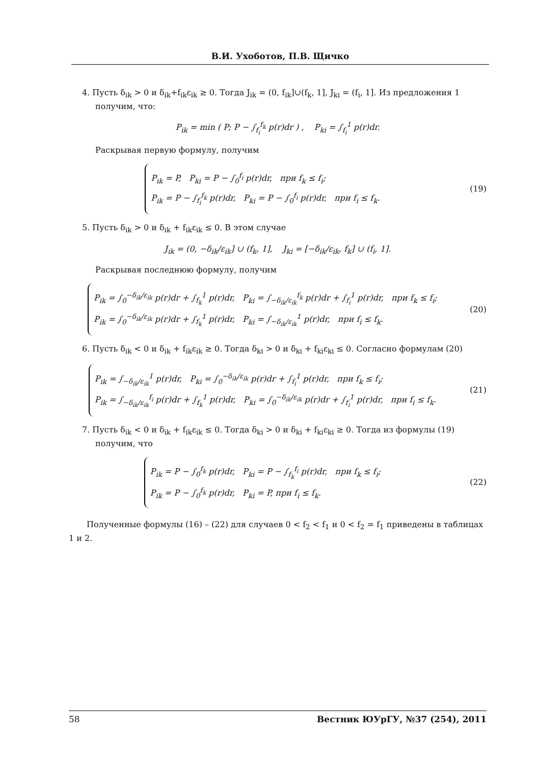В.И. Ухоботов, П.В. Щичко
4. Пусть δ<sub>ik</sub> > 0 и δ<sub>ik</sub>+f<sub>ik</sub>ε<sub>ik</sub> ≥ 0. Тогда J<sub>ik</sub> = (0, f<sub>ik</sub>]∪(f<sub>k</sub>, 1], J<sub>ki</sub> = (f<sub>i</sub>, 1]. Из предложения 1 получим, что:
P<sub>ik</sub> = min ( P; P − ∫<sub>f<sub>i</sub></sub><sup>f<sub>k</sub></sup> p(r)dr ) , P<sub>ki</sub> = ∫<sub>f<sub>i</sub></sub><sup>1</sup> p(r)dr.
Раскрывая первую формулу, получим
P<sub>ik</sub> = P, P<sub>ki</sub> = P − ∫<sub>0</sub><sup>f<sub>i</sub></sup> p(r)dr, при f<sub>k</sub> ≤ f<sub>i</sub>;
P<sub>ik</sub> = P − ∫<sub>f<sub>i</sub></sub><sup>f<sub>k</sub></sup> p(r)dr, P<sub>ki</sub> = P − ∫<sub>0</sub><sup>f<sub>i</sub></sup> p(r)dr, при f<sub>i</sub> ≤ f<sub>k</sub>.
(19)
5. Пусть δ<sub>ik</sub> > 0 и δ<sub>ik</sub> + f<sub>ik</sub>ε<sub>ik</sub> ≤ 0. В этом случае
J<sub>ik</sub> = (0, −δ<sub>ik</sub>/ε<sub>ik</sub>] ∪ (f<sub>k</sub>, 1], J<sub>ki</sub> = [−δ<sub>ik</sub>/ε<sub>ik</sub>, f<sub>k</sub>] ∪ (f<sub>i</sub>, 1].
Раскрывая последнюю формулу, получим
P<sub>ik</sub> = ∫<sub>0</sub><sup>−δ<sub>ik</sub>/ε<sub>ik</sub></sup> p(r)dr + ∫<sub>f<sub>k</sub></sub><sup>1</sup> p(r)dr, P<sub>ki</sub> = ∫<sub>−δ<sub>ik</sub>/ε<sub>ik</sub></sub><sup>f<sub>k</sub></sup> p(r)dr + ∫<sub>f<sub>i</sub></sub><sup>1</sup> p(r)dr, при f<sub>k</sub> ≤ f<sub>i</sub>;
P<sub>ik</sub> = ∫<sub>0</sub><sup>−δ<sub>ik</sub>/ε<sub>ik</sub></sup> p(r)dr + ∫<sub>f<sub>k</sub></sub><sup>1</sup> p(r)dr, P<sub>ki</sub> = ∫<sub>−δ<sub>ik</sub>/ε<sub>ik</sub></sub><sup>1</sup> p(r)dr, при f<sub>i</sub> ≤ f<sub>k</sub>.
(20)
6. Пусть δ<sub>ik</sub> < 0 и δ<sub>ik</sub> + f<sub>ik</sub>ε<sub>ik</sub> ≥ 0. Тогда δ<sub>ki</sub> > 0 и δ<sub>ki</sub> + f<sub>ki</sub>ε<sub>ki</sub> ≤ 0. Согласно формулам (20)
P<sub>ik</sub> = ∫<sub>−δ<sub>ik</sub>/ε<sub>ik</sub></sub><sup>1</sup> p(r)dr, P<sub>ki</sub> = ∫<sub>0</sub><sup>−δ<sub>ik</sub>/ε<sub>ik</sub></sup> p(r)dr + ∫<sub>f<sub>i</sub></sub><sup>1</sup> p(r)dr, при f<sub>k</sub> ≤ f<sub>i</sub>;
P<sub>ik</sub> = ∫<sub>−δ<sub>ik</sub>/ε<sub>ik</sub></sub><sup>f<sub>i</sub></sup> p(r)dr + ∫<sub>f<sub>k</sub></sub><sup>1</sup> p(r)dr, P<sub>ki</sub> = ∫<sub>0</sub><sup>−δ<sub>ik</sub>/ε<sub>ik</sub></sup> p(r)dr + ∫<sub>f<sub>i</sub></sub><sup>1</sup> p(r)dr, при f<sub>i</sub> ≤ f<sub>k</sub>.
(21)
7. Пусть δ<sub>ik</sub> < 0 и δ<sub>ik</sub> + f<sub>ik</sub>ε<sub>ik</sub> ≤ 0. Тогда δ<sub>ki</sub> > 0 и δ<sub>ki</sub> + f<sub>ki</sub>ε<sub>ki</sub> ≥ 0. Тогда из формулы (19) получим, что
P<sub>ik</sub> = P − ∫<sub>0</sub><sup>f<sub>k</sub></sup> p(r)dr, P<sub>ki</sub> = P − ∫<sub>f<sub>k</sub></sub><sup>f<sub>i</sub></sup> p(r)dr, при f<sub>k</sub> ≤ f<sub>i</sub>;
P<sub>ik</sub> = P − ∫<sub>0</sub><sup>f<sub>k</sub></sup> p(r)dr, P<sub>ki</sub> = P, при f<sub>i</sub> ≤ f<sub>k</sub>.
(22)
Полученные формулы (16) – (22) для случаев 0 < f<sub>2</sub> < f<sub>1</sub> и 0 < f<sub>2</sub> = f<sub>1</sub> приведены в таблицах 1 и 2.
58 Вестник ЮУрГУ, №37 (254), 2011